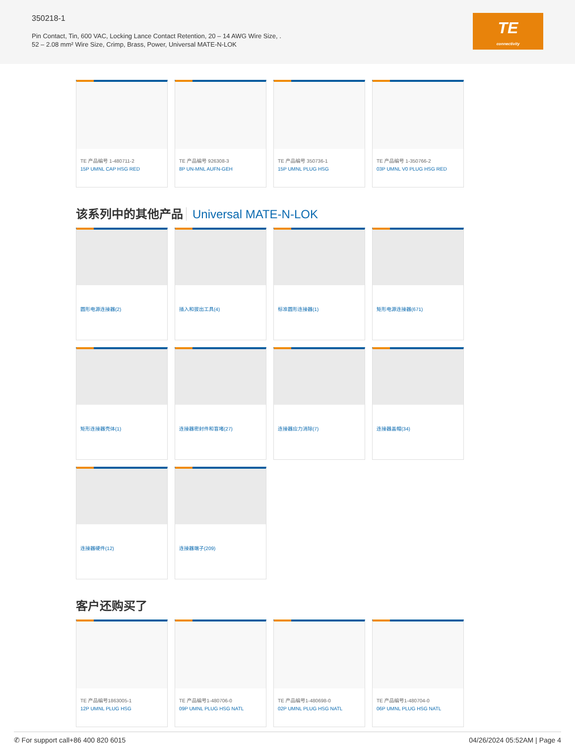350218-1
Pin Contact, Tin, 600 VAC, Locking Lance Contact Retention, 20 – 14 AWG Wire Size, .
52 – 2.08 mm² Wire Size, Crimp, Brass, Power, Universal MATE-N-LOK
TE
connectivity
TE 产品编号 1-480711-2
15P UMNL CAP HSG RED
TE 产品编号 926308-3
8P UN-MNL AUFN-GEH
TE 产品编号 350736-1
15P UMNL PLUG HSG
TE 产品编号 1-350766-2
03P UMNL V0 PLUG HSG RED
该系列中的其他产品 Universal MATE-N-LOK
圆形电源连接器(2)
插入和拔出工具(4)
标准圆形连接器(1)
矩形电源连接器(671)
矩形连接器壳体(1)
连接器密封件和盲堵(27)
连接器应力消除(7)
连接器盖帽(34)
连接器硬件(12)
连接器端子(209)
客户还购买了
TE 产品编号1863005-1
12P UMNL PLUG HSG
TE 产品编号1-480706-0
09P UMNL PLUG HSG NATL
TE 产品编号1-480698-0
02P UMNL PLUG HSG NATL
TE 产品编号1-480704-0
06P UMNL PLUG HSG NATL
✆ For support call+86 400 820 6015 04/26/2024 05:52AM | Page 4